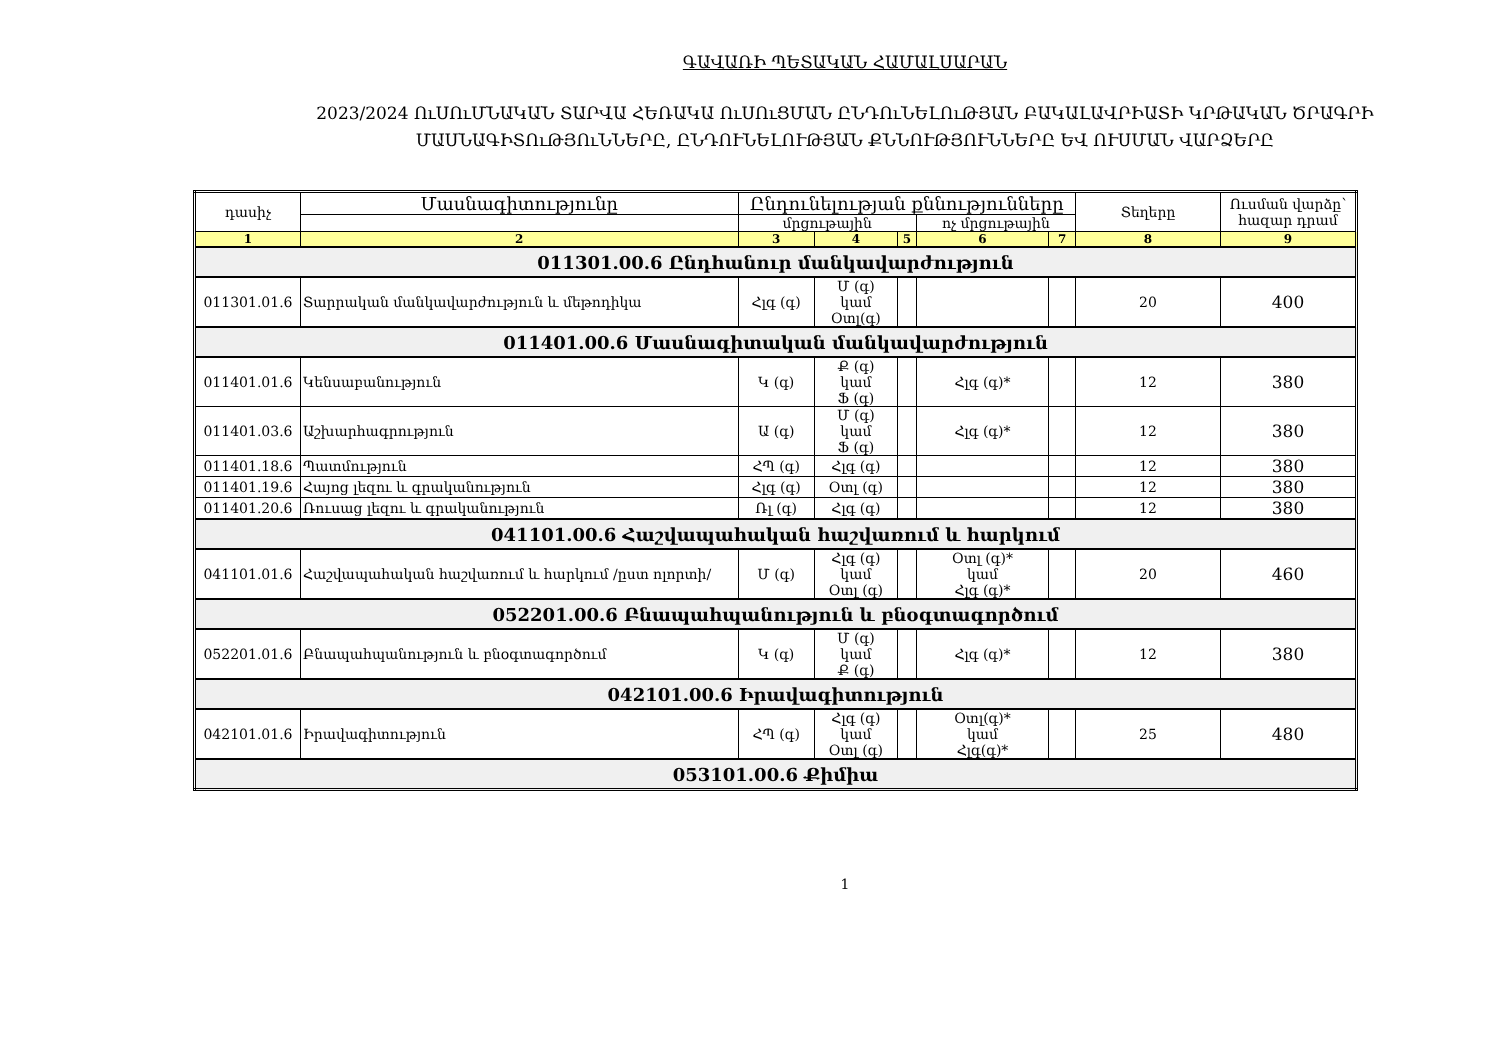ԳԱՎԱՌԻ ՊԵՏԱԿԱՆ ՀԱՄԱԼՍԱՐԱՆ
2023/2024 ՈւՍՈւՄՆԱԿԱՆ ՏԱՐՎԱ ՀԵՌԱԿԱ ՈւՍՈւՑՄԱՆ ԸՆԴՈւՆԵԼՈւԹՅԱՆ ԲԱԿԱԼԱՎՐԻԱՏԻ ԿՐԹԱԿԱՆ ԾՐԱԳՐԻ
ՄԱՍՆԱԳԻՏՈւԹՅՈւՆՆԵՐԸ, ԸՆԴՈՒՆԵԼՈՒԹՅԱՆ ՔՆՆՈՒԹՅՈՒՆՆԵՐԸ ԵՎ ՈՒՍՄԱՆ ՎԱՐՁԵՐԸ
| դասիչ | Մասնագիտությունը | Ընդունելության քննությունները | | | | | Տեղերը | Ուսման վարձը՝ հազար դրամ |
| --- | --- | --- | --- | --- | --- | --- | --- | --- |
| | | մրցութային | | | ոչ մրցութային | | | |
| 1 | 2 | 3 | 4 | 5 | 6 | 7 | 8 | 9 |
| 011301.00.6 Ընդհանուր մանկավարժություն | | | | | | | | |
| 011301.01.6 | Տարրական մանկավարժություն և մեթոդիկա | Հլգ (գ) | Մ (գ) կամ Օտլ(գ) | | | | 20 | 400 |
| 011401.00.6 Մասնագիտական մանկավարժություն | | | | | | | | |
| 011401.01.6 | Կենսաբանություն | Կ (գ) | Ք (գ) կամ Ֆ (գ) | | Հլգ (գ)* | | 12 | 380 |
| 011401.03.6 | Աշխարհագրություն | Ա (գ) | Մ (գ) կամ Ֆ (գ) | | Հլգ (գ)* | | 12 | 380 |
| 011401.18.6 | Պատմություն | ՀՊ (գ) | Հլգ (գ) | | | | 12 | 380 |
| 011401.19.6 | Հայոց լեզու և գրականություն | Հլգ (գ) | Օտլ (գ) | | | | 12 | 380 |
| 011401.20.6 | Ռուսաց լեզու և գրականություն | Ռլ (գ) | Հլգ (գ) | | | | 12 | 380 |
| 041101.00.6 Հաշվապահական հաշվառում և հարկում | | | | | | | | |
| 041101.01.6 | Հաշվապահական հաշվառում և հարկում /ըստ ոլորտի/ | Մ (գ) | Հլգ (գ) կամ Օտլ (գ) | | Օտլ (գ)* կամ Հլգ (գ)* | | 20 | 460 |
| 052201.00.6 Բնապահպանություն և բնօգտագործում | | | | | | | | |
| 052201.01.6 | Բնապահպանություն և բնօգտագործում | Կ (գ) | Մ (գ) կամ Ք (գ) | | Հլգ (գ)* | | 12 | 380 |
| 042101.00.6 Իրավագիտություն | | | | | | | | |
| 042101.01.6 | Իրավագիտություն | ՀՊ (գ) | Հլգ (գ) կամ Օտլ (գ) | | Օտլ(գ)* կամ Հլգ(գ)* | | 25 | 480 |
| 053101.00.6 Քիմիա | | | | | | | | |
1